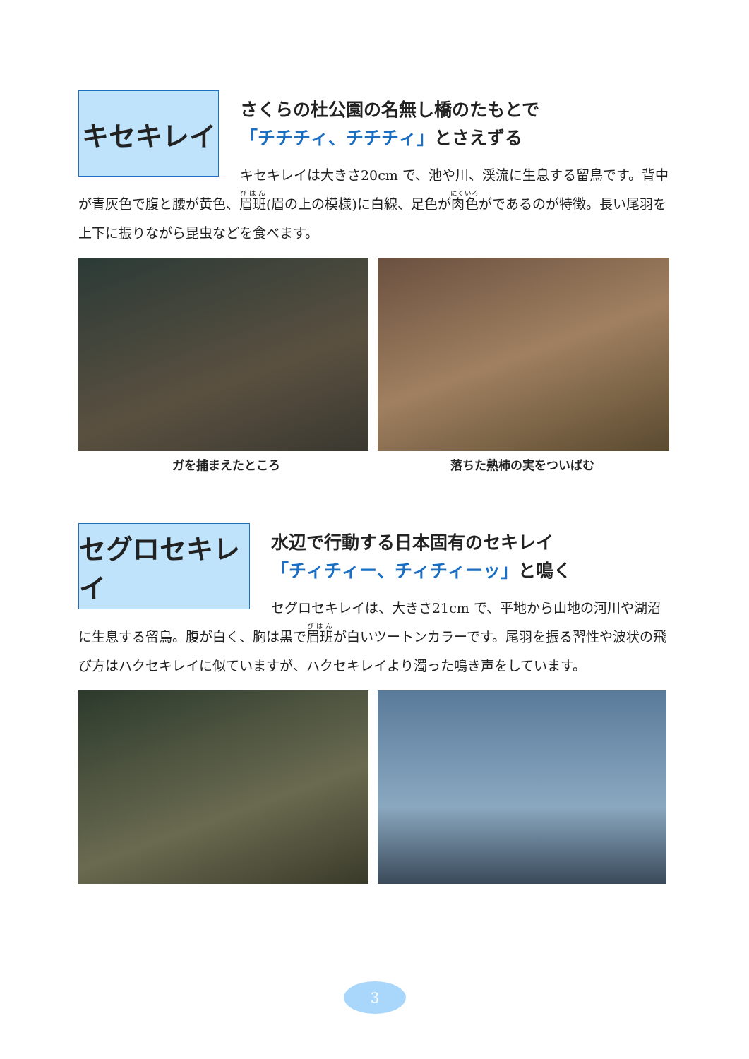キセキレイ
さくらの杜公園の名無し橋のたもとで
「チチチィ、チチチィ」とさえずる
キセキレイは大きさ20cm で、池や川、渓流に生息する留鳥です。背中が青灰色で腹と腰が黄色、眉班(眉の上の模様)に白線、足色が肉色がであるのが特徴。長い尾羽を上下に振りながら昆虫などを食べます。
ガを捕まえたところ 落ちた熟柿の実をついばむ
セグロセキレイ
水辺で行動する日本固有のセキレイ
「チィチィー、チィチィーッ」と鳴く
セグロセキレイは、大きさ21cm で、平地から山地の河川や湖沼に生息する留鳥。腹が白く、胸は黒で眉班が白いツートンカラーです。尾羽を振る習性や波状の飛び方はハクセキレイに似ていますが、ハクセキレイより濁った鳴き声をしています。
3